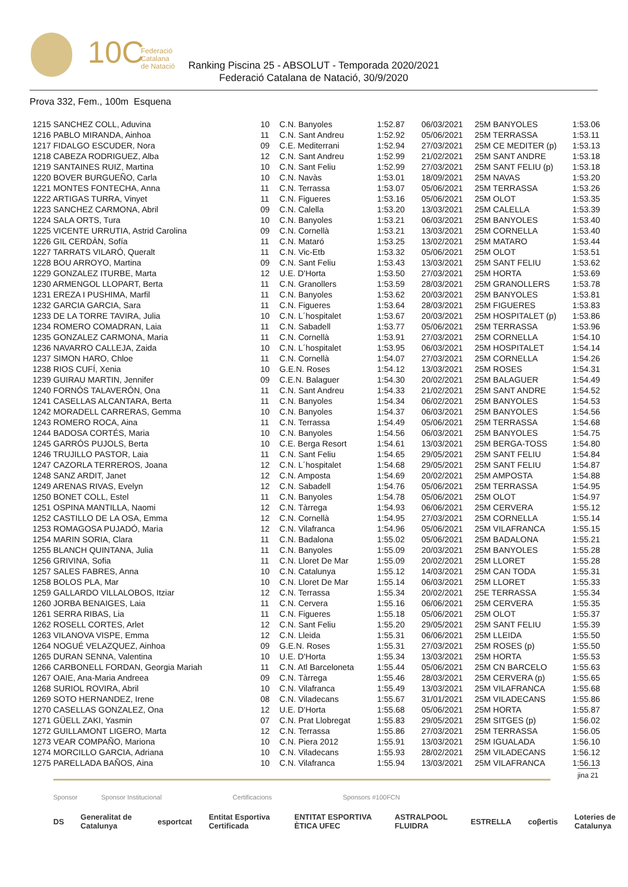10C
Federació
Catalana
de Natació
Ranking Piscina 25 - ABSOLUT - Temporada 2020/2021
Federació Catalana de Natació, 30/9/2020
Prova 332, Fem., 100m Esquena
| 1215 SANCHEZ COLL, Aduvina | 10 | C.N. Banyoles | 1:52.87 | 06/03/2021 | 25M BANYOLES | 1:53.06 |
| 1216 PABLO MIRANDA, Ainhoa | 11 | C.N. Sant Andreu | 1:52.92 | 05/06/2021 | 25M TERRASSA | 1:53.11 |
| 1217 FIDALGO ESCUDER, Nora | 09 | C.E. Mediterrani | 1:52.94 | 27/03/2021 | 25M CE MEDITER (p) | 1:53.13 |
| 1218 CABEZA RODRIGUEZ, Alba | 12 | C.N. Sant Andreu | 1:52.99 | 21/02/2021 | 25M SANT ANDRE | 1:53.18 |
| 1219 SANTAINES RUIZ, Martina | 10 | C.N. Sant Feliu | 1:52.99 | 27/03/2021 | 25M SANT FELIU (p) | 1:53.18 |
| 1220 BOVER BURGUEÑO, Carla | 10 | C.N. Navàs | 1:53.01 | 18/09/2021 | 25M NAVAS | 1:53.20 |
| 1221 MONTES FONTECHA, Anna | 11 | C.N. Terrassa | 1:53.07 | 05/06/2021 | 25M TERRASSA | 1:53.26 |
| 1222 ARTIGAS TURRA, Vinyet | 11 | C.N. Figueres | 1:53.16 | 05/06/2021 | 25M OLOT | 1:53.35 |
| 1223 SANCHEZ CARMONA, Abril | 09 | C.N. Calella | 1:53.20 | 13/03/2021 | 25M CALELLA | 1:53.39 |
| 1224 SALA ORTS, Tura | 10 | C.N. Banyoles | 1:53.21 | 06/03/2021 | 25M BANYOLES | 1:53.40 |
| 1225 VICENTE URRUTIA, Astrid Carolina | 09 | C.N. Cornellà | 1:53.21 | 13/03/2021 | 25M CORNELLA | 1:53.40 |
| 1226 GIL CERDÀN, Sofía | 11 | C.N. Mataró | 1:53.25 | 13/02/2021 | 25M MATARO | 1:53.44 |
| 1227 TARRATS VILARÓ, Queralt | 11 | C.N. Vic-Etb | 1:53.32 | 05/06/2021 | 25M OLOT | 1:53.51 |
| 1228 BOU ARROYO, Martina | 09 | C.N. Sant Feliu | 1:53.43 | 13/03/2021 | 25M SANT FELIU | 1:53.62 |
| 1229 GONZALEZ ITURBE, Marta | 12 | U.E. D'Horta | 1:53.50 | 27/03/2021 | 25M HORTA | 1:53.69 |
| 1230 ARMENGOL LLOPART, Berta | 11 | C.N. Granollers | 1:53.59 | 28/03/2021 | 25M GRANOLLERS | 1:53.78 |
| 1231 EREZA I PUSHIMA, Marfil | 11 | C.N. Banyoles | 1:53.62 | 20/03/2021 | 25M BANYOLES | 1:53.81 |
| 1232 GARCIA GARCIA, Sara | 11 | C.N. Figueres | 1:53.64 | 28/03/2021 | 25M FIGUERES | 1:53.83 |
| 1233 DE LA TORRE TAVIRA, Julia | 10 | C.N. L´hospitalet | 1:53.67 | 20/03/2021 | 25M HOSPITALET (p) | 1:53.86 |
| 1234 ROMERO COMADRAN, Laia | 11 | C.N. Sabadell | 1:53.77 | 05/06/2021 | 25M TERRASSA | 1:53.96 |
| 1235 GONZALEZ CARMONA, Maria | 11 | C.N. Cornellà | 1:53.91 | 27/03/2021 | 25M CORNELLA | 1:54.10 |
| 1236 NAVARRO CALLEJA, Zaida | 10 | C.N. L´hospitalet | 1:53.95 | 06/03/2021 | 25M HOSPITALET | 1:54.14 |
| 1237 SIMON HARO, Chloe | 11 | C.N. Cornellà | 1:54.07 | 27/03/2021 | 25M CORNELLA | 1:54.26 |
| 1238 RIOS CUFÍ, Xenia | 10 | G.E.N. Roses | 1:54.12 | 13/03/2021 | 25M ROSES | 1:54.31 |
| 1239 GUIRAU MARTIN, Jennifer | 09 | C.E.N. Balaguer | 1:54.30 | 20/02/2021 | 25M BALAGUER | 1:54.49 |
| 1240 FORNÓS TALAVERÓN, Ona | 11 | C.N. Sant Andreu | 1:54.33 | 21/02/2021 | 25M SANT ANDRE | 1:54.52 |
| 1241 CASELLAS ALCANTARA, Berta | 11 | C.N. Banyoles | 1:54.34 | 06/02/2021 | 25M BANYOLES | 1:54.53 |
| 1242 MORADELL CARRERAS, Gemma | 10 | C.N. Banyoles | 1:54.37 | 06/03/2021 | 25M BANYOLES | 1:54.56 |
| 1243 ROMERO ROCA, Aina | 11 | C.N. Terrassa | 1:54.49 | 05/06/2021 | 25M TERRASSA | 1:54.68 |
| 1244 BADOSA CORTÉS, Maria | 10 | C.N. Banyoles | 1:54.56 | 06/03/2021 | 25M BANYOLES | 1:54.75 |
| 1245 GARRÓS PUJOLS, Berta | 10 | C.E. Berga Resort | 1:54.61 | 13/03/2021 | 25M BERGA-TOSS | 1:54.80 |
| 1246 TRUJILLO PASTOR, Laia | 11 | C.N. Sant Feliu | 1:54.65 | 29/05/2021 | 25M SANT FELIU | 1:54.84 |
| 1247 CAZORLA TERREROS, Joana | 12 | C.N. L´hospitalet | 1:54.68 | 29/05/2021 | 25M SANT FELIU | 1:54.87 |
| 1248 SANZ ARDIT, Janet | 12 | C.N. Amposta | 1:54.69 | 20/02/2021 | 25M AMPOSTA | 1:54.88 |
| 1249 ARENAS RIVAS, Evelyn | 12 | C.N. Sabadell | 1:54.76 | 05/06/2021 | 25M TERRASSA | 1:54.95 |
| 1250 BONET COLL, Estel | 11 | C.N. Banyoles | 1:54.78 | 05/06/2021 | 25M OLOT | 1:54.97 |
| 1251 OSPINA MANTILLA, Naomi | 12 | C.N. Tàrrega | 1:54.93 | 06/06/2021 | 25M CERVERA | 1:55.12 |
| 1252 CASTILLO DE LA OSA, Emma | 12 | C.N. Cornellà | 1:54.95 | 27/03/2021 | 25M CORNELLA | 1:55.14 |
| 1253 ROMAGOSA PUJADÓ, Maria | 12 | C.N. Vilafranca | 1:54.96 | 05/06/2021 | 25M VILAFRANCA | 1:55.15 |
| 1254 MARIN SORIA, Clara | 11 | C.N. Badalona | 1:55.02 | 05/06/2021 | 25M BADALONA | 1:55.21 |
| 1255 BLANCH QUINTANA, Julia | 11 | C.N. Banyoles | 1:55.09 | 20/03/2021 | 25M BANYOLES | 1:55.28 |
| 1256 GRIVINA, Sofia | 11 | C.N. Lloret De Mar | 1:55.09 | 20/02/2021 | 25M LLORET | 1:55.28 |
| 1257 SALES FABRES, Anna | 10 | C.N. Catalunya | 1:55.12 | 14/03/2021 | 25M CAN TODA | 1:55.31 |
| 1258 BOLOS PLA, Mar | 10 | C.N. Lloret De Mar | 1:55.14 | 06/03/2021 | 25M LLORET | 1:55.33 |
| 1259 GALLARDO VILLALOBOS, Itziar | 12 | C.N. Terrassa | 1:55.34 | 20/02/2021 | 25E TERRASSA | 1:55.34 |
| 1260 JORBA BENAIGES, Laia | 11 | C.N. Cervera | 1:55.16 | 06/06/2021 | 25M CERVERA | 1:55.35 |
| 1261 SERRA RIBAS, Lia | 11 | C.N. Figueres | 1:55.18 | 05/06/2021 | 25M OLOT | 1:55.37 |
| 1262 ROSELL CORTES, Arlet | 12 | C.N. Sant Feliu | 1:55.20 | 29/05/2021 | 25M SANT FELIU | 1:55.39 |
| 1263 VILANOVA VISPE, Emma | 12 | C.N. Lleida | 1:55.31 | 06/06/2021 | 25M LLEIDA | 1:55.50 |
| 1264 NOGUÉ VELAZQUEZ, Ainhoa | 09 | G.E.N. Roses | 1:55.31 | 27/03/2021 | 25M ROSES (p) | 1:55.50 |
| 1265 DURAN SENNA, Valentina | 10 | U.E. D'Horta | 1:55.34 | 13/03/2021 | 25M HORTA | 1:55.53 |
| 1266 CARBONELL FORDAN, Georgia Mariah | 11 | C.N. Atl Barceloneta | 1:55.44 | 05/06/2021 | 25M CN BARCELO | 1:55.63 |
| 1267 OAIE, Ana-Maria Andreea | 09 | C.N. Tàrrega | 1:55.46 | 28/03/2021 | 25M CERVERA (p) | 1:55.65 |
| 1268 SURIOL ROVIRA, Abril | 10 | C.N. Vilafranca | 1:55.49 | 13/03/2021 | 25M VILAFRANCA | 1:55.68 |
| 1269 SOTO HERNANDEZ, Irene | 08 | C.N. Viladecans | 1:55.67 | 31/01/2021 | 25M VILADECANS | 1:55.86 |
| 1270 CASELLAS GONZALEZ, Ona | 12 | U.E. D'Horta | 1:55.68 | 05/06/2021 | 25M HORTA | 1:55.87 |
| 1271 GÜELL ZAKI, Yasmin | 07 | C.N. Prat Llobregat | 1:55.83 | 29/05/2021 | 25M SITGES (p) | 1:56.02 |
| 1272 GUILLAMONT LIGERO, Marta | 12 | C.N. Terrassa | 1:55.86 | 27/03/2021 | 25M TERRASSA | 1:56.05 |
| 1273 VEAR COMPAÑO, Mariona | 10 | C.N. Piera 2012 | 1:55.91 | 13/03/2021 | 25M IGUALADA | 1:56.10 |
| 1274 MORCILLO GARCIA, Adriana | 10 | C.N. Viladecans | 1:55.93 | 28/02/2021 | 25M VILADECANS | 1:56.12 |
| 1275 PARELLADA BAÑOS, Aina | 10 | C.N. Vilafranca | 1:55.94 | 13/03/2021 | 25M VILAFRANCA | 1:56.13 |
jina 21
Sponsor Sponsor Institucional Certificacions Sponsors #100FCN
DS Generalitat de Catalunya esportcat Entitat Esportiva Certificada ENTITAT ESPORTIVA ÈTICA UFEC ASTRALPOOL FLUIDRA ESTRELLA coβertis Loteries de Catalunya